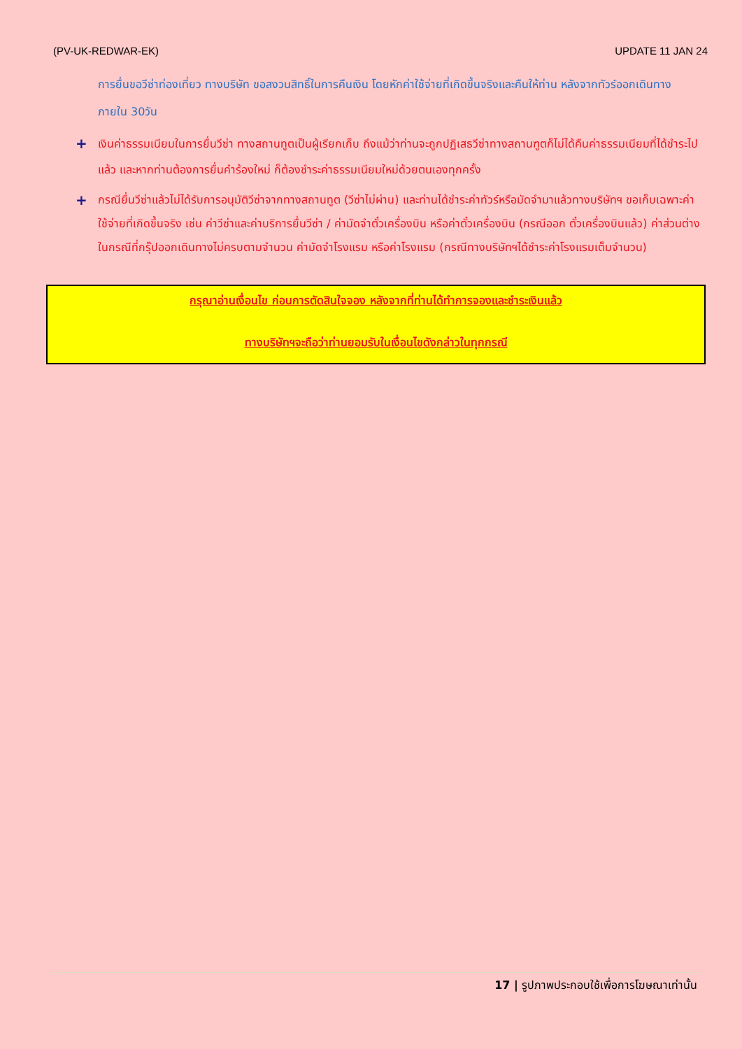(PV-UK-REDWAR-EK) UPDATE 11 JAN 24
การยื่นขอวีซ่าท่องเที่ยว ทางบริษัท ขอสงวนสิทธิ์ในการคืนเงิน โดยหักค่าใช้จ่ายที่เกิดขึ้นจริงและคืนให้ท่าน หลังจากทัวร์ออกเดินทางภายใน 30วัน
+
เงินค่าธรรมเนียมในการยื่นวีซ่า ทางสถานทูตเป็นผู้เรียกเก็บ ถึงแม้ว่าท่านจะถูกปฏิเสธวีซ่าทางสถานฑูตก็ไม่ได้คืนค่าธรรมเนียมที่ได้ชำระไปแล้ว และหากท่านต้องการยื่นคำร้องใหม่ ก็ต้องชำระค่าธรรมเนียมใหม่ด้วยตนเองทุกครั้ง
+
กรณียื่นวีซ่าแล้วไม่ได้รับการอนุมัติวีซ่าจากทางสถานทูต (วีซ่าไม่ผ่าน) และท่านได้ชำระค่าทัวร์หรือมัดจำมาแล้วทางบริษัทฯ ขอเก็บเฉพาะค่าใช้จ่ายที่เกิดขึ้นจริง เช่น ค่าวีซ่าและค่าบริการยื่นวีซ่า / ค่ามัดจำตั๋วเครื่องบิน หรือค่าตั๋วเครื่องบิน (กรณีออก ตั๋วเครื่องบินแล้ว) ค่าส่วนต่างในกรณีที่กรุ๊ปออกเดินทางไม่ครบตามจำนวน ค่ามัดจำโรงแรม หรือค่าโรงแรม (กรณีทางบริษัทฯได้ชำระค่าโรงแรมเต็มจำนวน)
กรุณาอ่านเงื่อนไข ก่อนการตัดสินใจจอง หลังจากที่ท่านได้ทำการจองและชำระเงินแล้ว
ทางบริษัทฯจะถือว่าท่านยอมรับในเงื่อนไขดังกล่าวในทุกกรณี
17 | รูปภาพประกอบใช้เพื่อการโฆษณาเท่านั้น